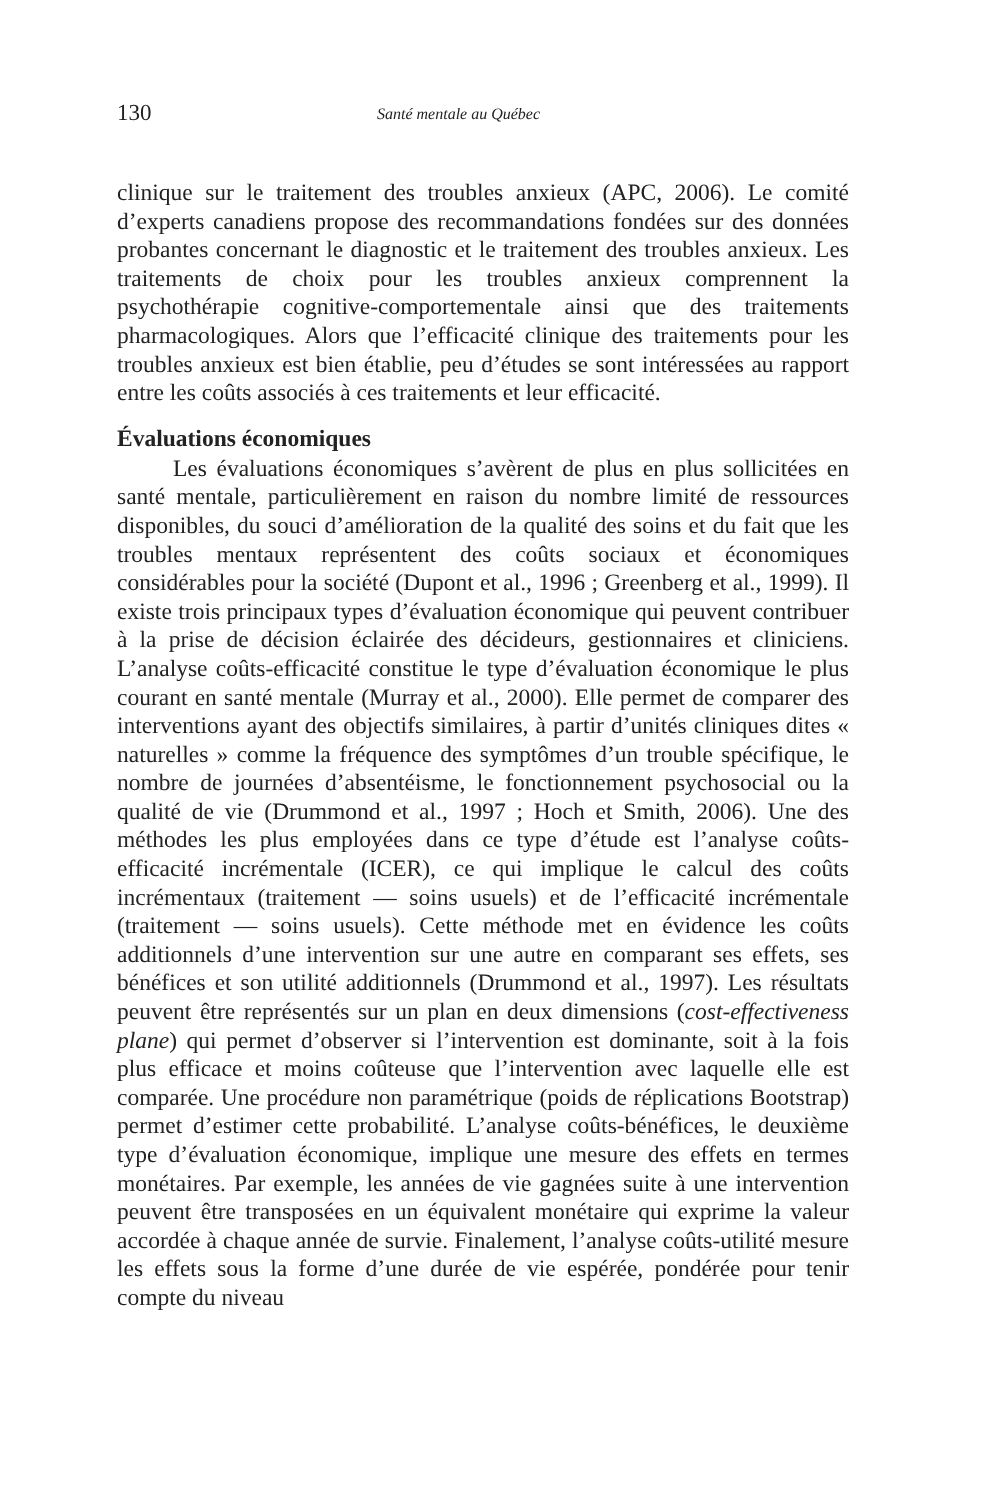130 Santé mentale au Québec
clinique sur le traitement des troubles anxieux (APC, 2006). Le comité d’experts canadiens propose des recommandations fondées sur des données probantes concernant le diagnostic et le traitement des troubles anxieux. Les traitements de choix pour les troubles anxieux comprennent la psychothérapie cognitive-comportementale ainsi que des traitements pharmacologiques. Alors que l’efficacité clinique des traitements pour les troubles anxieux est bien établie, peu d’études se sont intéressées au rapport entre les coûts associés à ces traitements et leur efficacité.
Évaluations économiques
Les évaluations économiques s’avèrent de plus en plus sollicitées en santé mentale, particulièrement en raison du nombre limité de ressources disponibles, du souci d’amélioration de la qualité des soins et du fait que les troubles mentaux représentent des coûts sociaux et économiques considérables pour la société (Dupont et al., 1996 ; Greenberg et al., 1999). Il existe trois principaux types d’évaluation économique qui peuvent contribuer à la prise de décision éclairée des décideurs, gestionnaires et cliniciens. L’analyse coûts-efficacité constitue le type d’évaluation économique le plus courant en santé mentale (Murray et al., 2000). Elle permet de comparer des interventions ayant des objectifs similaires, à partir d’unités cliniques dites « naturelles » comme la fréquence des symptômes d’un trouble spécifique, le nombre de journées d’absentéisme, le fonctionnement psychosocial ou la qualité de vie (Drummond et al., 1997 ; Hoch et Smith, 2006). Une des méthodes les plus employées dans ce type d’étude est l’analyse coûts-efficacité incrémentale (ICER), ce qui implique le calcul des coûts incrémentaux (traitement — soins usuels) et de l’efficacité incrémentale (traitement — soins usuels). Cette méthode met en évidence les coûts additionnels d’une intervention sur une autre en comparant ses effets, ses bénéfices et son utilité additionnels (Drummond et al., 1997). Les résultats peuvent être représentés sur un plan en deux dimensions (cost-effectiveness plane) qui permet d’observer si l’intervention est dominante, soit à la fois plus efficace et moins coûteuse que l’intervention avec laquelle elle est comparée. Une procédure non paramétrique (poids de réplications Bootstrap) permet d’estimer cette probabilité. L’analyse coûts-bénéfices, le deuxième type d’évaluation économique, implique une mesure des effets en termes monétaires. Par exemple, les années de vie gagnées suite à une intervention peuvent être transposées en un équivalent monétaire qui exprime la valeur accordée à chaque année de survie. Finalement, l’analyse coûts-utilité mesure les effets sous la forme d’une durée de vie espérée, pondérée pour tenir compte du niveau